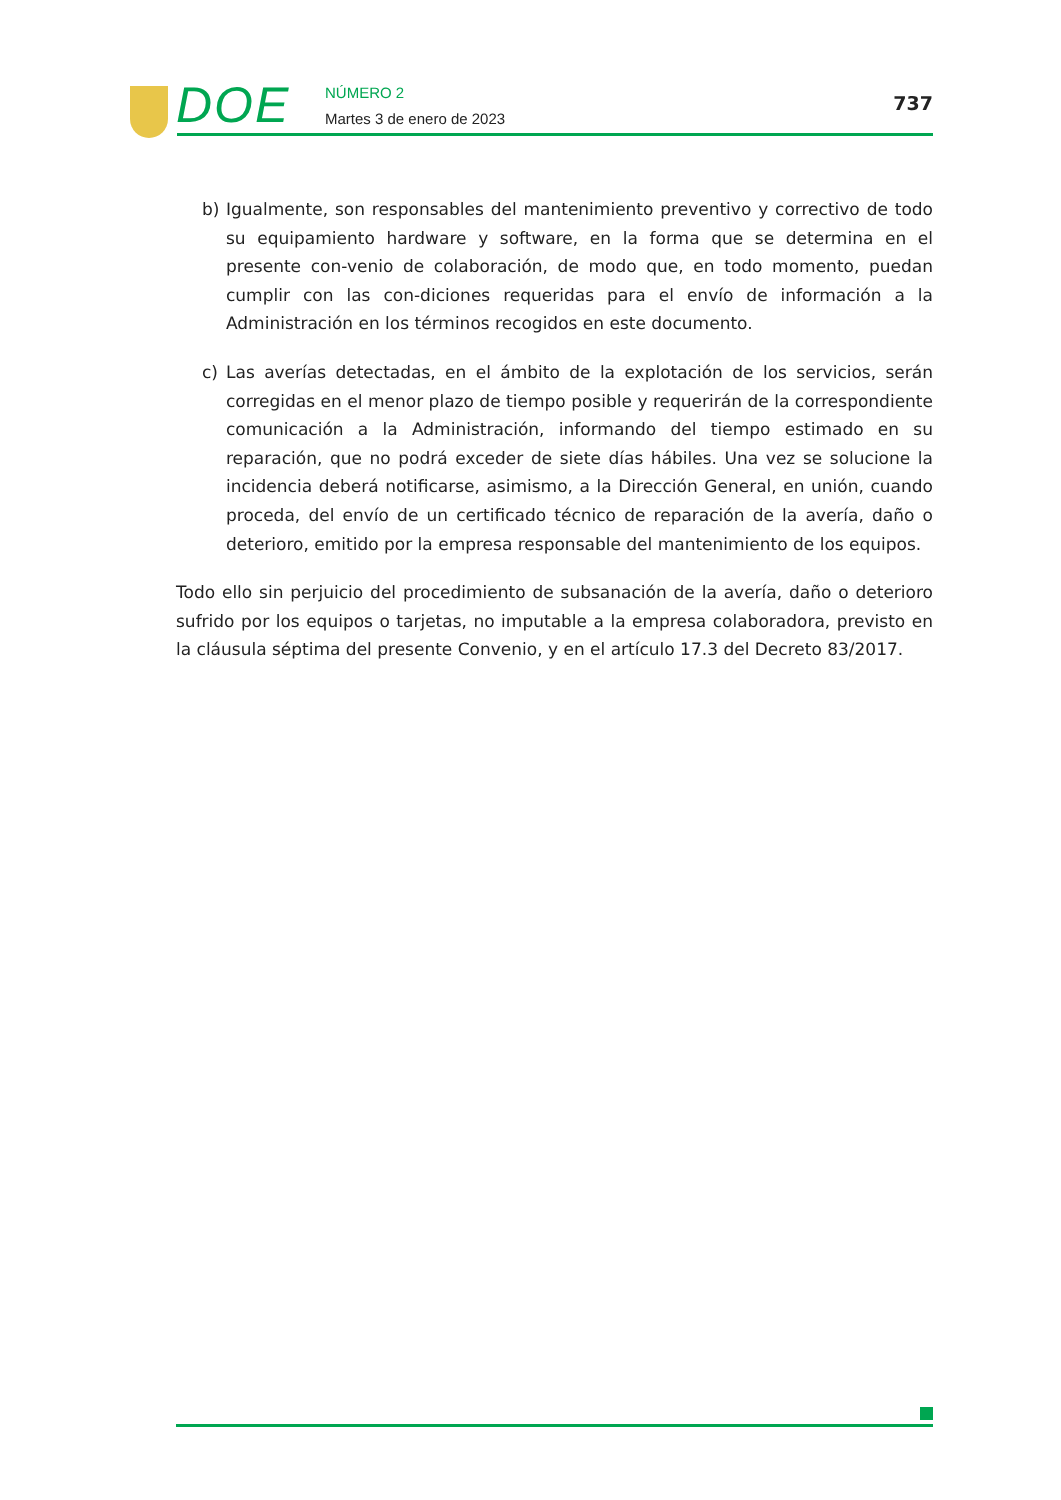DOE
NÚMERO 2
Martes 3 de enero de 2023
737
b) Igualmente, son responsables del mantenimiento preventivo y correctivo de todo su equipamiento hardware y software, en la forma que se determina en el presente con-venio de colaboración, de modo que, en todo momento, puedan cumplir con las con-diciones requeridas para el envío de información a la Administración en los términos recogidos en este documento.
c) Las averías detectadas, en el ámbito de la explotación de los servicios, serán corregidas en el menor plazo de tiempo posible y requerirán de la correspondiente comunicación a la Administración, informando del tiempo estimado en su reparación, que no podrá exceder de siete días hábiles. Una vez se solucione la incidencia deberá notificarse, asimismo, a la Dirección General, en unión, cuando proceda, del envío de un certificado técnico de reparación de la avería, daño o deterioro, emitido por la empresa responsable del mantenimiento de los equipos.
Todo ello sin perjuicio del procedimiento de subsanación de la avería, daño o deterioro sufrido por los equipos o tarjetas, no imputable a la empresa colaboradora, previsto en la cláusula séptima del presente Convenio, y en el artículo 17.3 del Decreto 83/2017.